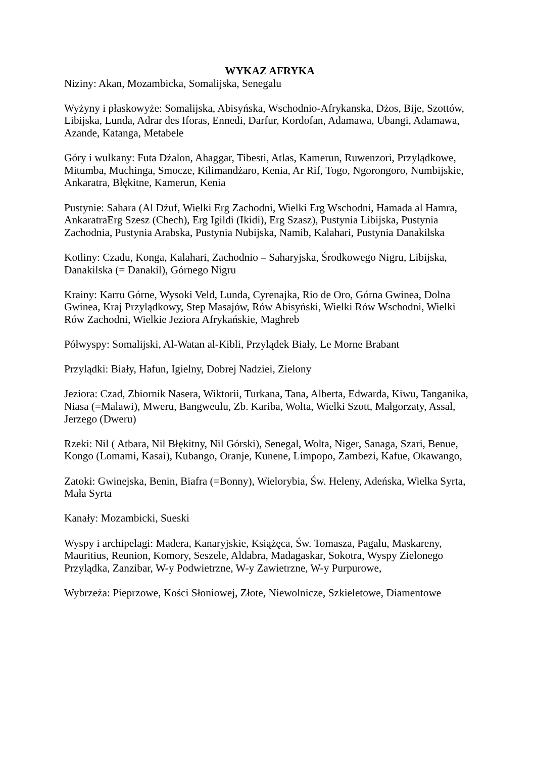WYKAZ AFRYKA
Niziny: Akan, Mozambicka, Somalijska, Senegalu
Wyżyny i płaskowyże: Somalijska, Abisyńska, Wschodnio-Afrykanska, Dżos, Bije, Szottów, Libijska, Lunda, Adrar des Iforas, Ennedi, Darfur, Kordofan, Adamawa, Ubangi, Adamawa, Azande, Katanga, Metabele
Góry i wulkany: Futa Dżalon, Ahaggar, Tibesti, Atlas, Kamerun, Ruwenzori, Przylądkowe, Mitumba, Muchinga, Smocze, Kilimandżaro, Kenia, Ar Rif, Togo, Ngorongoro, Numbijskie, Ankaratra, Błękitne, Kamerun, Kenia
Pustynie: Sahara (Al Dżuf, Wielki Erg Zachodni, Wielki Erg Wschodni, Hamada al Hamra, AnkaratraErg Szesz (Chech), Erg Igildi (Ikidi), Erg Szasz), Pustynia Libijska, Pustynia Zachodnia, Pustynia Arabska, Pustynia Nubijska, Namib, Kalahari, Pustynia Danakilska
Kotliny: Czadu, Konga, Kalahari, Zachodnio – Saharyjska, Środkowego Nigru, Libijska, Danakilska (= Danakil), Górnego Nigru
Krainy: Karru Górne, Wysoki Veld, Lunda, Cyrenajka, Rio de Oro, Górna Gwinea, Dolna Gwinea, Kraj Przylądkowy, Step Masajów, Rów Abisyński, Wielki Rów Wschodni, Wielki Rów Zachodni, Wielkie Jeziora Afrykańskie, Maghreb
Półwyspy: Somalijski, Al-Watan al-Kibli, Przylądek Biały, Le Morne Brabant
Przylądki: Biały, Hafun, Igielny, Dobrej Nadziei, Zielony
Jeziora: Czad, Zbiornik Nasera, Wiktorii, Turkana, Tana, Alberta, Edwarda, Kiwu, Tanganika, Niasa (=Malawi), Mweru, Bangweulu, Zb. Kariba, Wolta, Wielki Szott, Małgorzaty, Assal, Jerzego (Dweru)
Rzeki: Nil ( Atbara, Nil Błękitny, Nil Górski), Senegal, Wolta, Niger, Sanaga, Szari, Benue, Kongo (Lomami, Kasai), Kubango, Oranje, Kunene, Limpopo, Zambezi, Kafue, Okawango,
Zatoki: Gwinejska, Benin, Biafra (=Bonny), Wielorybia, Św. Heleny, Adeńska, Wielka Syrta, Mała Syrta
Kanały: Mozambicki, Sueski
Wyspy i archipelagi: Madera, Kanaryjskie, Książęca, Św. Tomasza, Pagalu, Maskareny, Mauritius, Reunion, Komory, Seszele, Aldabra, Madagaskar, Sokotra, Wyspy Zielonego Przylądka, Zanzibar, W-y Podwietrzne, W-y Zawietrzne, W-y Purpurowe,
Wybrzeża: Pieprzowe, Kości Słoniowej, Złote, Niewolnicze, Szkieletowe, Diamentowe